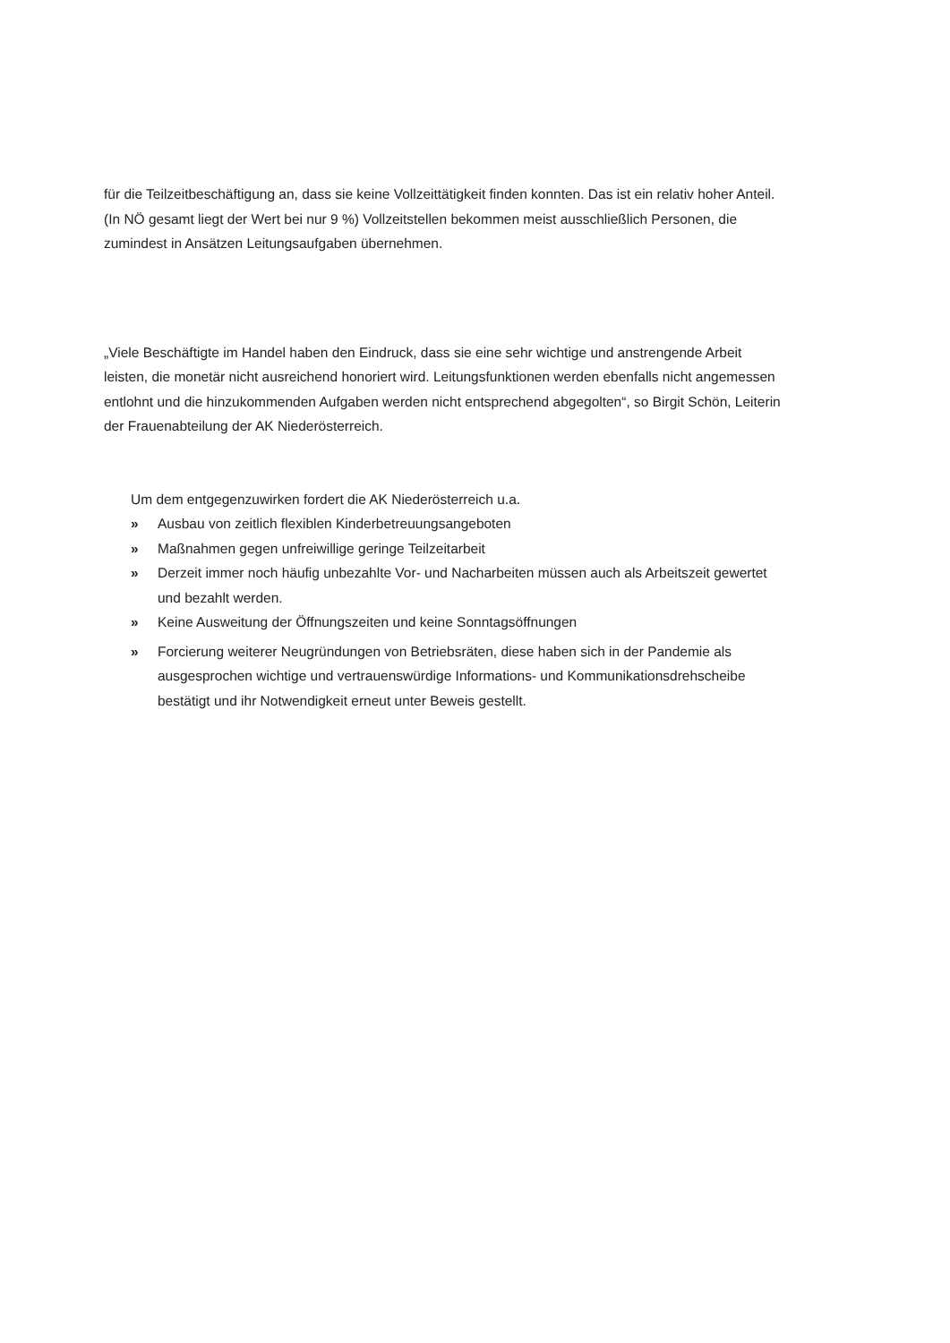für die Teilzeitbeschäftigung an, dass sie keine Vollzeittätigkeit finden konnten. Das ist ein relativ hoher Anteil. (In NÖ gesamt liegt der Wert bei nur 9 %) Vollzeitstellen bekommen meist ausschließlich Personen, die zumindest in Ansätzen Leitungsaufgaben übernehmen.
„Viele Beschäftigte im Handel haben den Eindruck, dass sie eine sehr wichtige und anstrengende Arbeit leisten, die monetär nicht ausreichend honoriert wird. Leitungsfunktionen werden ebenfalls nicht angemessen entlohnt und die hinzukommenden Aufgaben werden nicht entsprechend abgegolten“, so Birgit Schön, Leiterin der Frauenabteilung der AK Niederösterreich.
Um dem entgegenzuwirken fordert die AK Niederösterreich u.a.
» Ausbau von zeitlich flexiblen Kinderbetreuungsangeboten
» Maßnahmen gegen unfreiwillige geringe Teilzeitarbeit
» Derzeit immer noch häufig unbezahlte Vor- und Nacharbeiten müssen auch als Arbeitszeit gewertet und bezahlt werden.
» Keine Ausweitung der Öffnungszeiten und keine Sonntagsöffnungen
» Forcierung weiterer Neugründungen von Betriebsräten, diese haben sich in der Pandemie als ausgesprochen wichtige und vertrauenswürdige Informations- und Kommunikationsdrehscheibe bestätigt und ihr Notwendigkeit erneut unter Beweis gestellt.